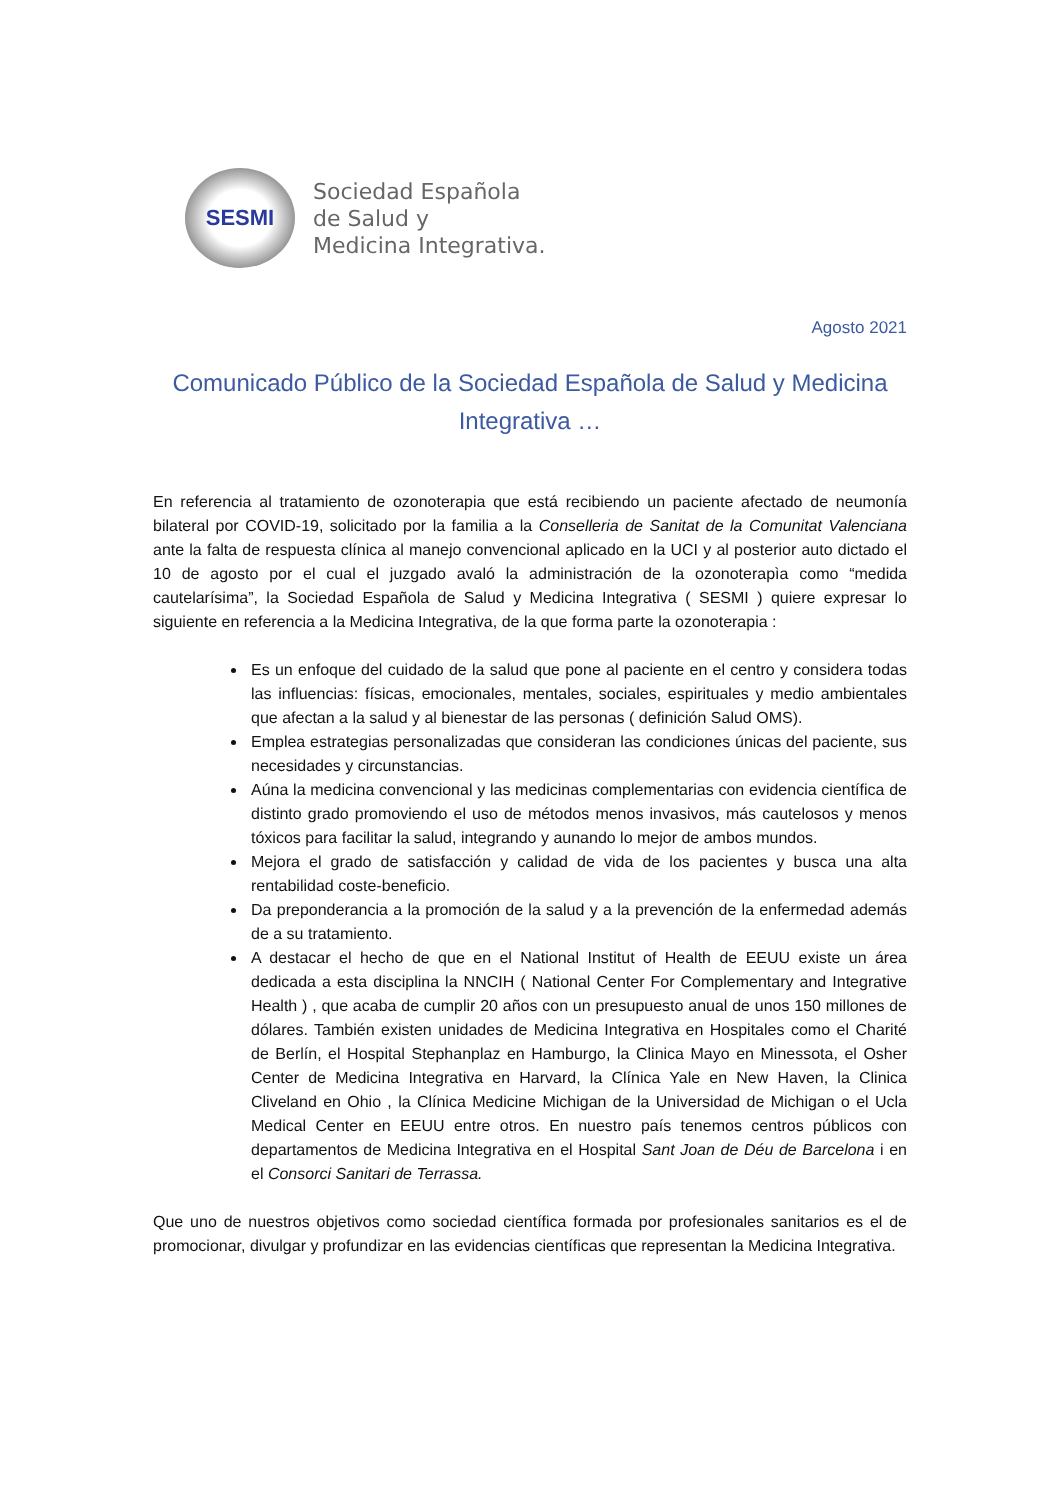SESMI
Sociedad Española
de Salud y
Medicina Integrativa.
Agosto 2021
Comunicado Público de la Sociedad Española de Salud y Medicina Integrativa …
En referencia al tratamiento de ozonoterapia que está recibiendo un paciente afectado de neumonía bilateral por COVID-19, solicitado por la familia a la Conselleria de Sanitat de la Comunitat Valenciana ante la falta de respuesta clínica al manejo convencional aplicado en la UCI y al posterior auto dictado el 10 de agosto por el cual el juzgado avaló la administración de la ozonoterapìa como “medida cautelarísima”, la Sociedad Española de Salud y Medicina Integrativa ( SESMI ) quiere expresar lo siguiente en referencia a la Medicina Integrativa, de la que forma parte la ozonoterapia :
Es un enfoque del cuidado de la salud que pone al paciente en el centro y considera todas las influencias: físicas, emocionales, mentales, sociales, espirituales y medio ambientales que afectan a la salud y al bienestar de las personas ( definición Salud OMS).
Emplea estrategias personalizadas que consideran las condiciones únicas del paciente, sus necesidades y circunstancias.
Aúna la medicina convencional y las medicinas complementarias con evidencia científica de distinto grado promoviendo el uso de métodos menos invasivos, más cautelosos y menos tóxicos para facilitar la salud, integrando y aunando lo mejor de ambos mundos.
Mejora el grado de satisfacción y calidad de vida de los pacientes y busca una alta rentabilidad coste-beneficio.
Da preponderancia a la promoción de la salud y a la prevención de la enfermedad además de a su tratamiento.
A destacar el hecho de que en el National Institut of Health de EEUU existe un área dedicada a esta disciplina la NNCIH ( National Center For Complementary and Integrative Health ) , que acaba de cumplir 20 años con un presupuesto anual de unos 150 millones de dólares. También existen unidades de Medicina Integrativa en Hospitales como el Charité de Berlín, el Hospital Stephanplaz en Hamburgo, la Clinica Mayo en Minessota, el Osher Center de Medicina Integrativa en Harvard, la Clínica Yale en New Haven, la Clinica Cliveland en Ohio , la Clínica Medicine Michigan de la Universidad de Michigan o el Ucla Medical Center en EEUU entre otros. En nuestro país tenemos centros públicos con departamentos de Medicina Integrativa en el Hospital Sant Joan de Déu de Barcelona i en el Consorci Sanitari de Terrassa.
Que uno de nuestros objetivos como sociedad científica formada por profesionales sanitarios es el de promocionar, divulgar y profundizar en las evidencias científicas que representan la Medicina Integrativa.